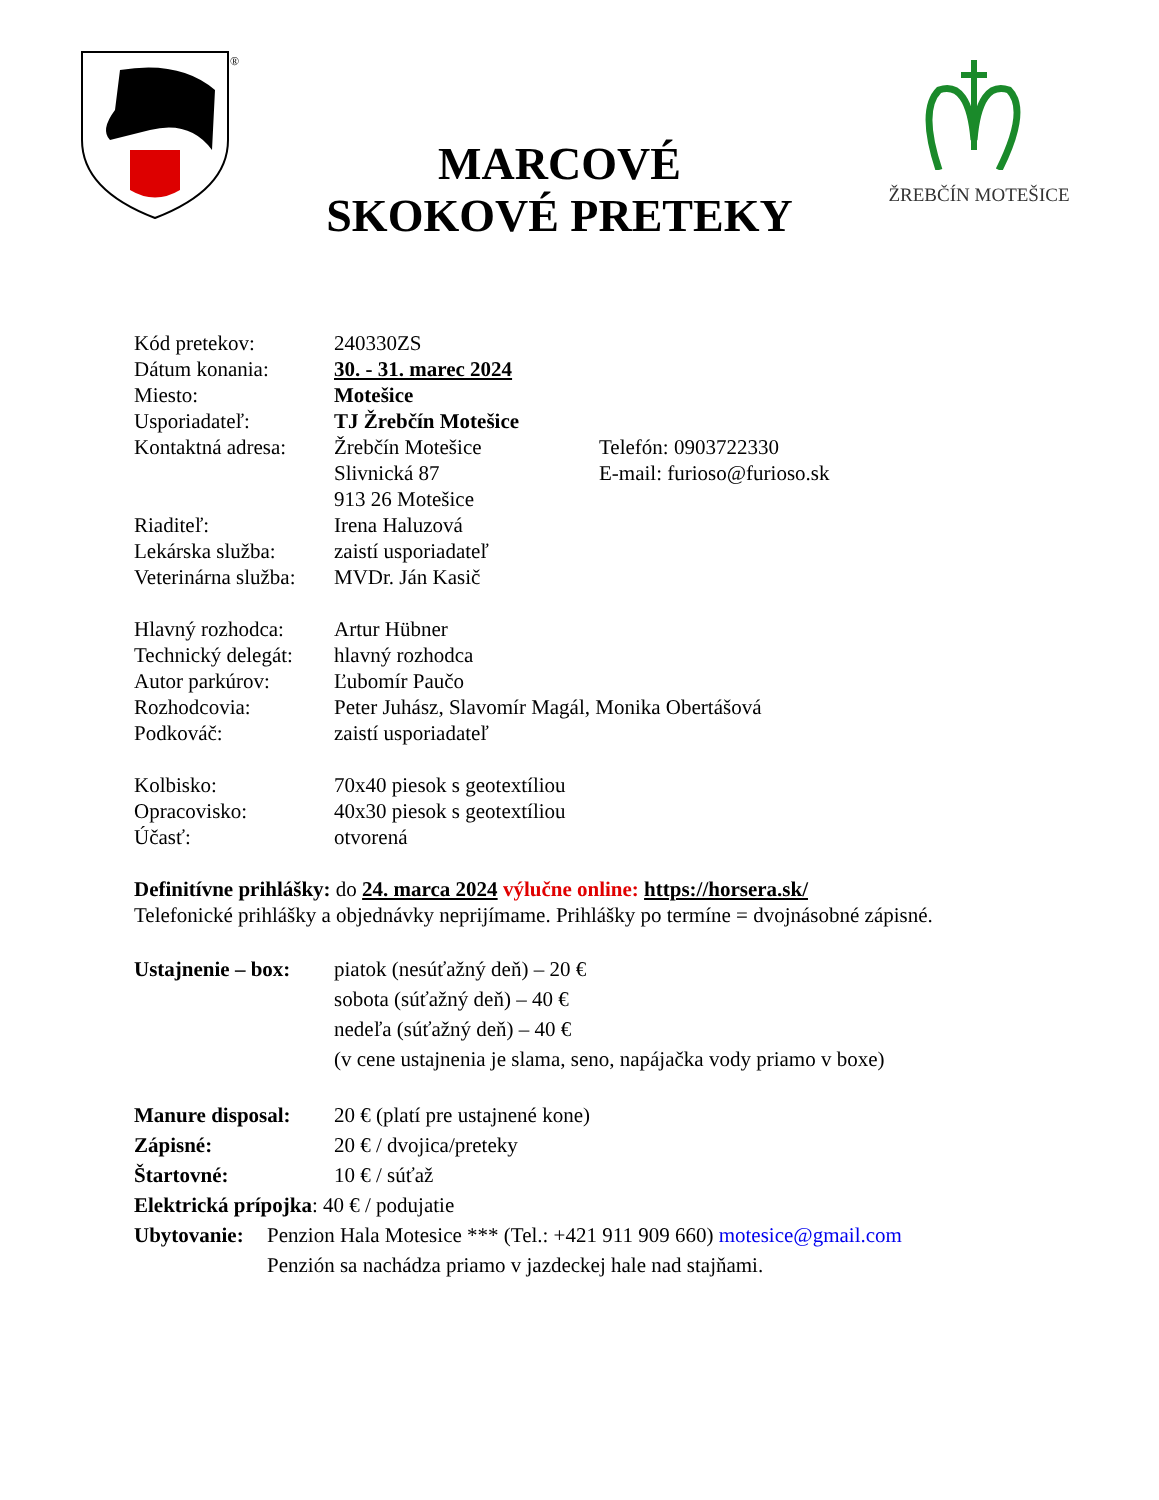®
MARCOVÉ
SKOKOVÉ PRETEKY
ŽREBČÍN MOTEŠICE
Kód pretekov: 240330ZS
Dátum konania: 30. - 31. marec 2024
Miesto: Motešice
Usporiadateľ: TJ Žrebčín Motešice
Kontaktná adresa:
Žrebčín Motešice
Slivnická 87
913 26 Motešice
Telefón: 0903722330
E-mail: furioso@furioso.sk
Riaditeľ: Irena Haluzová
Lekárska služba:
zaistí usporiadateľ
Veterinárna služba:
MVDr. Ján Kasič
Hlavný rozhodca:
Artur Hübner
Technický delegát:
hlavný rozhodca
Autor parkúrov: Ľubomír Paučo
Rozhodcovia: Peter Juhász, Slavomír Magál, Monika Obertášová
Podkováč: zaistí usporiadateľ
Kolbisko: 70x40 piesok s geotextíliou
Opracovisko: 40x30 piesok s geotextíliou
Účasť: otvorená
Definitívne prihlášky: do 24. marca 2024 výlučne online: https://horsera.sk/
Telefonické prihlášky a objednávky neprijímame. Prihlášky po termíne = dvojnásobné zápisné.
Ustajnenie – box:
piatok (nesúťažný deň) – 20 €
sobota (súťažný deň) – 40 €
nedeľa (súťažný deň) – 40 €
(v cene ustajnenia je slama, seno, napájačka vody priamo v boxe)
Manure disposal:
20 € (platí pre ustajnené kone)
Zápisné: 20 € / dvojica/preteky
Štartovné: 10 € / súťaž
Elektrická prípojka: 40 € / podujatie
Ubytovanie:
Penzion Hala Motesice *** (Tel.: +421 911 909 660) motesice@gmail.com
Penzión sa nachádza priamo v jazdeckej hale nad stajňami.